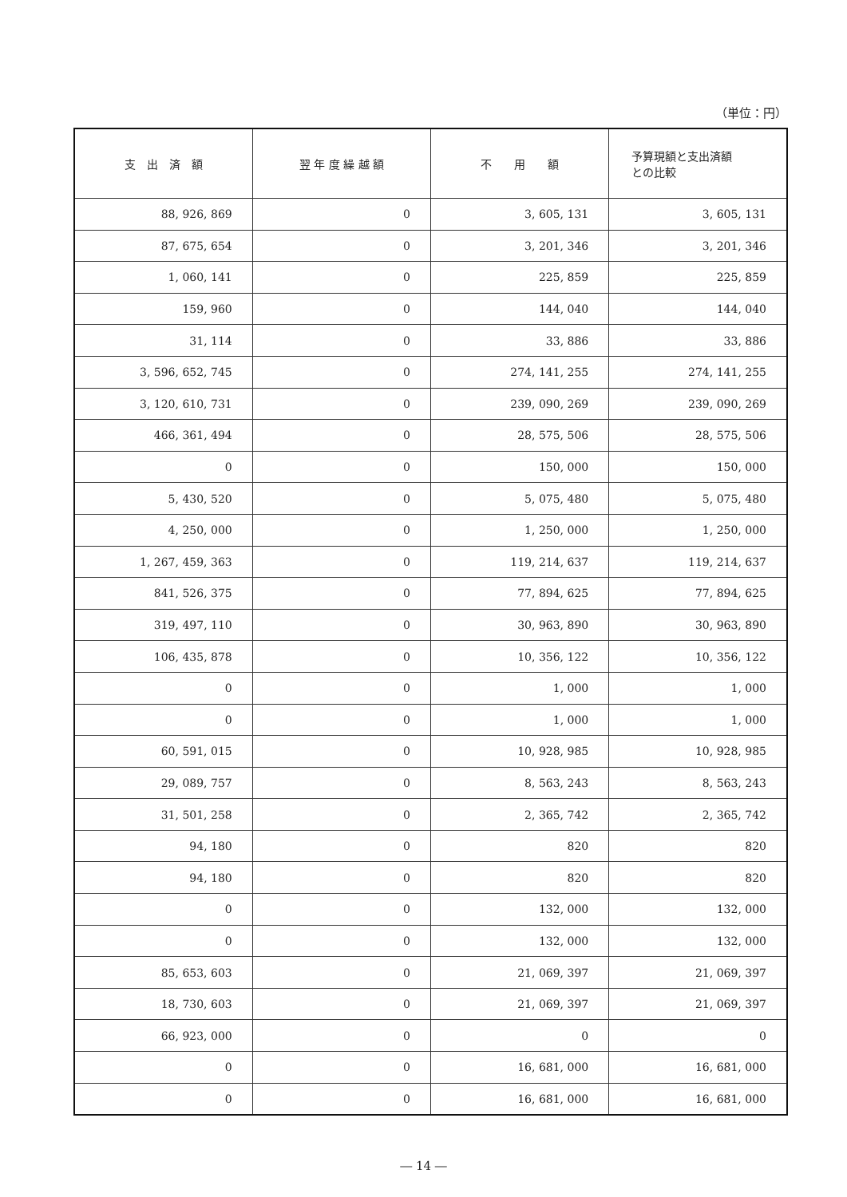（単位：円）
| 支 出 済 額 | 翌 年 度 繰 越 額 | 不 用 額 | 予算現額と支出済額 との比較 |
| --- | --- | --- | --- |
| 88, 926, 869 | 0 | 3, 605, 131 | 3, 605, 131 |
| 87, 675, 654 | 0 | 3, 201, 346 | 3, 201, 346 |
| 1, 060, 141 | 0 | 225, 859 | 225, 859 |
| 159, 960 | 0 | 144, 040 | 144, 040 |
| 31, 114 | 0 | 33, 886 | 33, 886 |
| 3, 596, 652, 745 | 0 | 274, 141, 255 | 274, 141, 255 |
| 3, 120, 610, 731 | 0 | 239, 090, 269 | 239, 090, 269 |
| 466, 361, 494 | 0 | 28, 575, 506 | 28, 575, 506 |
| 0 | 0 | 150, 000 | 150, 000 |
| 5, 430, 520 | 0 | 5, 075, 480 | 5, 075, 480 |
| 4, 250, 000 | 0 | 1, 250, 000 | 1, 250, 000 |
| 1, 267, 459, 363 | 0 | 119, 214, 637 | 119, 214, 637 |
| 841, 526, 375 | 0 | 77, 894, 625 | 77, 894, 625 |
| 319, 497, 110 | 0 | 30, 963, 890 | 30, 963, 890 |
| 106, 435, 878 | 0 | 10, 356, 122 | 10, 356, 122 |
| 0 | 0 | 1, 000 | 1, 000 |
| 0 | 0 | 1, 000 | 1, 000 |
| 60, 591, 015 | 0 | 10, 928, 985 | 10, 928, 985 |
| 29, 089, 757 | 0 | 8, 563, 243 | 8, 563, 243 |
| 31, 501, 258 | 0 | 2, 365, 742 | 2, 365, 742 |
| 94, 180 | 0 | 820 | 820 |
| 94, 180 | 0 | 820 | 820 |
| 0 | 0 | 132, 000 | 132, 000 |
| 0 | 0 | 132, 000 | 132, 000 |
| 85, 653, 603 | 0 | 21, 069, 397 | 21, 069, 397 |
| 18, 730, 603 | 0 | 21, 069, 397 | 21, 069, 397 |
| 66, 923, 000 | 0 | 0 | 0 |
| 0 | 0 | 16, 681, 000 | 16, 681, 000 |
| 0 | 0 | 16, 681, 000 | 16, 681, 000 |
― 14 ―